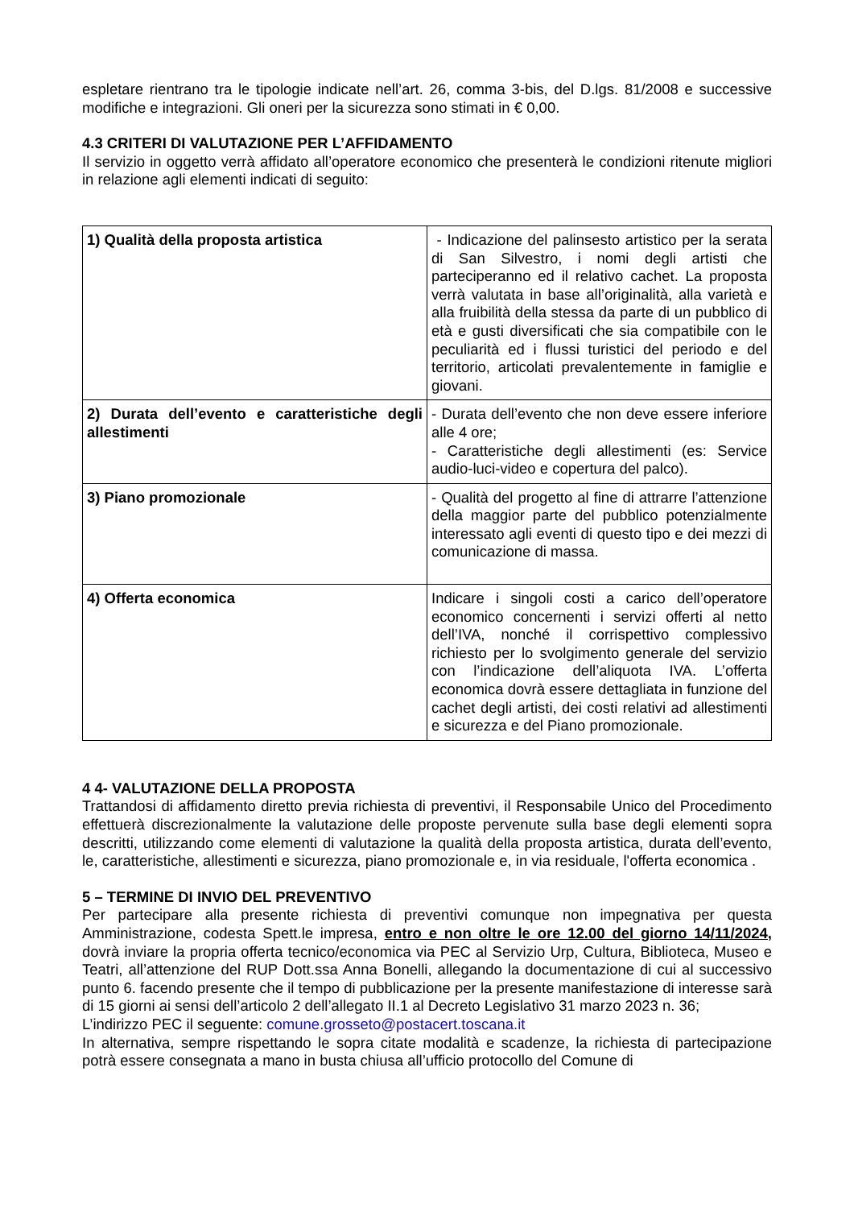espletare rientrano tra le tipologie indicate nell’art. 26, comma 3-bis, del D.lgs. 81/2008 e successive modifiche e integrazioni. Gli oneri per la sicurezza sono stimati in € 0,00.
4.3 CRITERI DI VALUTAZIONE PER L’AFFIDAMENTO
Il servizio in oggetto verrà affidato all’operatore economico che presenterà le condizioni ritenute migliori in relazione agli elementi indicati di seguito:
| 1) Qualità della proposta artistica | - Indicazione del palinsesto artistico per la serata di San Silvestro, i nomi degli artisti che parteciperanno ed il relativo cachet. La proposta verrà valutata in base all’originalità, alla varietà e alla fruibilità della stessa da parte di un pubblico di età e gusti diversificati che sia compatibile con le peculiarità ed i flussi turistici del periodo e del territorio, articolati prevalentemente in famiglie e giovani. |
| 2) Durata dell’evento e caratteristiche degli allestimenti | - Durata dell’evento che non deve essere inferiore alle 4 ore; - Caratteristiche degli allestimenti (es: Service audio-luci-video e copertura del palco). |
| 3) Piano promozionale | - Qualità del progetto al fine di attrarre l’attenzione della maggior parte del pubblico potenzialmente interessato agli eventi di questo tipo e dei mezzi di comunicazione di massa. |
| 4) Offerta economica | Indicare i singoli costi a carico dell’operatore economico concernenti i servizi offerti al netto dell’IVA, nonché il corrispettivo complessivo richiesto per lo svolgimento generale del servizio con l’indicazione dell’aliquota IVA. L’offerta economica dovrà essere dettagliata in funzione del cachet degli artisti, dei costi relativi ad allestimenti e sicurezza e del Piano promozionale. |
4 4- VALUTAZIONE DELLA PROPOSTA
Trattandosi di affidamento diretto previa richiesta di preventivi, il Responsabile Unico del Procedimento effettuerà discrezionalmente la valutazione delle proposte pervenute sulla base degli elementi sopra descritti, utilizzando come elementi di valutazione la qualità della proposta artistica, durata dell’evento, le, caratteristiche, allestimenti e sicurezza, piano promozionale e, in via residuale, l'offerta economica .
5 – TERMINE DI INVIO DEL PREVENTIVO
Per partecipare alla presente richiesta di preventivi comunque non impegnativa per questa Amministrazione, codesta Spett.le impresa, entro e non oltre le ore 12.00 del giorno 14/11/2024, dovrà inviare la propria offerta tecnico/economica via PEC al Servizio Urp, Cultura, Biblioteca, Museo e Teatri, all’attenzione del RUP Dott.ssa Anna Bonelli, allegando la documentazione di cui al successivo punto 6. facendo presente che il tempo di pubblicazione per la presente manifestazione di interesse sarà di 15 giorni ai sensi dell’articolo 2 dell’allegato II.1 al Decreto Legislativo 31 marzo 2023 n. 36;
L’indirizzo PEC il seguente: comune.grosseto@postacert.toscana.it
In alternativa, sempre rispettando le sopra citate modalità e scadenze, la richiesta di partecipazione potrà essere consegnata a mano in busta chiusa all’ufficio protocollo del Comune di